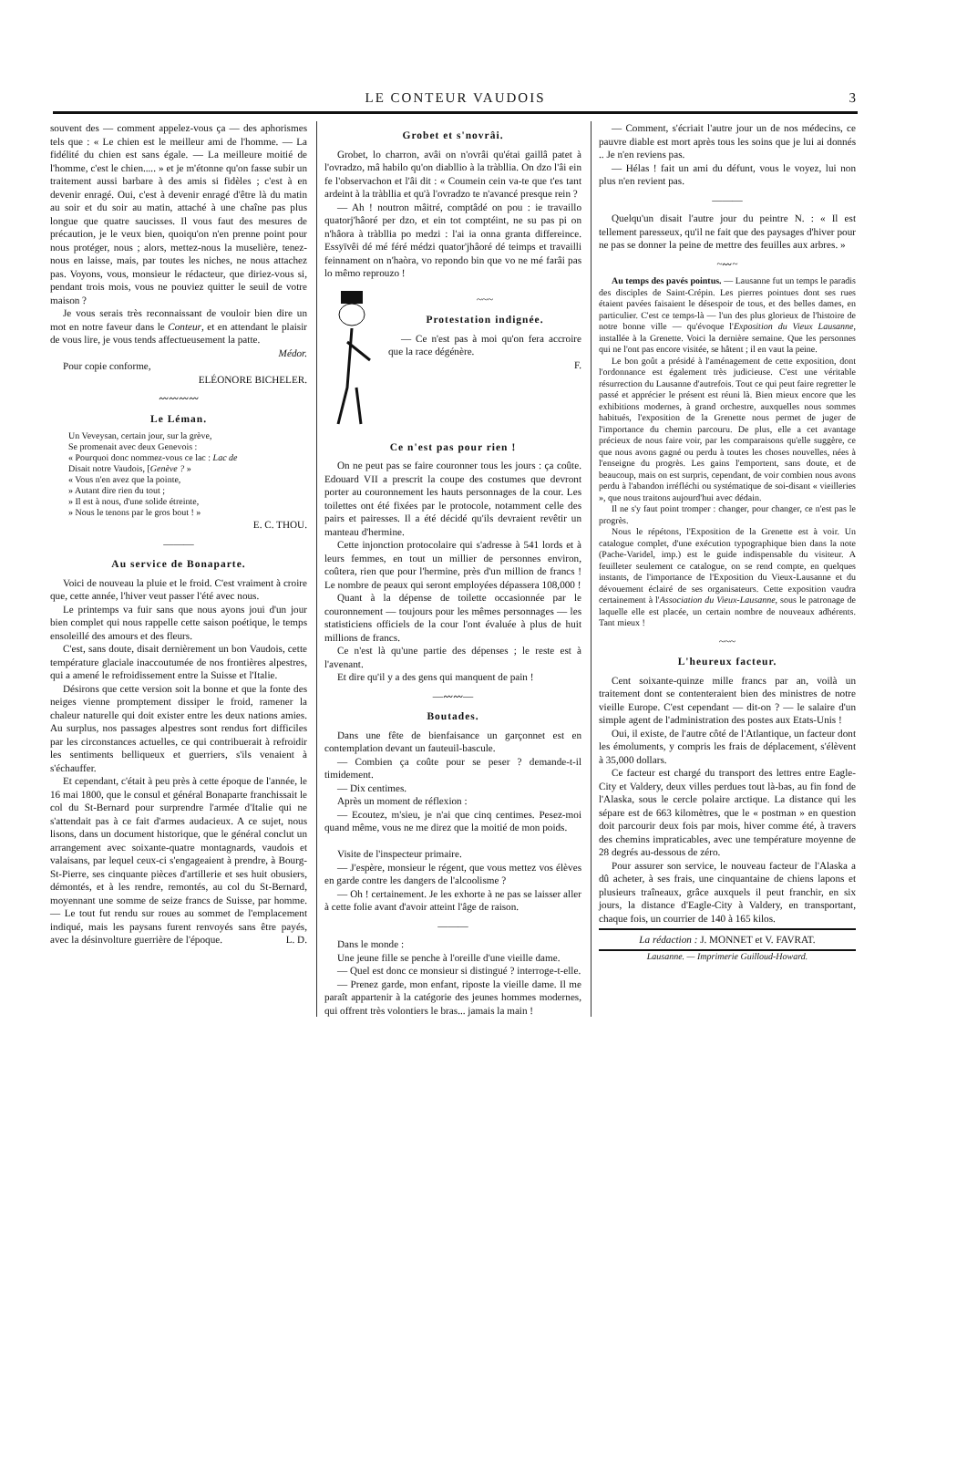LE CONTEUR VAUDOIS 3
souvent des — comment appelez-vous ça — des aphorismes tels que : « Le chien est le meilleur ami de l'homme. — La fidélité du chien est sans égale. — La meilleure moitié de l'homme, c'est le chien..... » et je m'étonne qu'on fasse subir un traitement aussi barbare à des amis si fidèles ; c'est à en devenir enragé. Oui, c'est à devenir enragé d'être là du matin au soir et du soir au matin, attaché à une chaîne pas plus longue que quatre saucisses. Il vous faut des mesures de précaution, je le veux bien, quoiqu'on n'en prenne point pour nous protéger, nous ; alors, mettez-nous la muselière, tenez-nous en laisse, mais, par toutes les niches, ne nous attachez pas. Voyons, vous, monsieur le rédacteur, que diriez-vous si, pendant trois mois, vous ne pouviez quitter le seuil de votre maison ?
Je vous serais très reconnaissant de vouloir bien dire un mot en notre faveur dans le Conteur, et en attendant le plaisir de vous lire, je vous tends affectueusement la patte.
Médor.
Pour copie conforme,
ELÉONORE BICHELER.
〰〰〰〰
Le Léman.
Un Veveysan, certain jour, sur la grève,
Se promenait avec deux Genevois :
« Pourquoi donc nommez-vous ce lac : Lac de
Disait notre Vaudois, [Genève ? »
« Vous n'en avez que la pointe,
» Autant dire rien du tout ;
» Il est à nous, d'une solide étreinte,
» Nous le tenons par le gros bout ! »
E. C. THOU.
———
Au service de Bonaparte.
Voici de nouveau la pluie et le froid. C'est vraiment à croire que, cette année, l'hiver veut passer l'été avec nous.
Le printemps va fuir sans que nous ayons joui d'un jour bien complet qui nous rappelle cette saison poétique, le temps ensoleillé des amours et des fleurs.
C'est, sans doute, disait dernièrement un bon Vaudois, cette température glaciale inaccoutumée de nos frontières alpestres, qui a amené le refroidissement entre la Suisse et l'Italie.
Désirons que cette version soit la bonne et que la fonte des neiges vienne promptement dissiper le froid, ramener la chaleur naturelle qui doit exister entre les deux nations amies. Au surplus, nos passages alpestres sont rendus fort difficiles par les circonstances actuelles, ce qui contribuerait à refroidir les sentiments belliqueux et guerriers, s'ils venaient à s'échauffer.
Et cependant, c'était à peu près à cette époque de l'année, le 16 mai 1800, que le consul et général Bonaparte franchissait le col du St-Bernard pour surprendre l'armée d'Italie qui ne s'attendait pas à ce fait d'armes audacieux. A ce sujet, nous lisons, dans un document historique, que le général conclut un arrangement avec soixante-quatre montagnards, vaudois et valaisans, par lequel ceux-ci s'engageaient à prendre, à Bourg-St-Pierre, ses cinquante pièces d'artillerie et ses huit obusiers, démontés, et à les rendre, remontés, au col du St-Bernard, moyennant une somme de seize francs de Suisse, par homme. — Le tout fut rendu sur roues au sommet de l'emplacement indiqué, mais les paysans furent renvoyés sans être payés, avec la désinvolture guerrière de l'époque. L. D.
Grobet et s'novrâi.
Grobet, lo charron, avâi on n'ovrâi qu'étai gaillâ patet à l'ovradzo, mâ habilo qu'on diabllio à la tràbllia. On dzo l'âi ein fe l'observachon et l'âi dit : « Coumein cein va-te que t'es tant ardeint à la tràbllia et qu'à l'ovradzo te n'avancé presque rein ?
— Ah ! noutron mâitré, comptâdé on pou : ie travaillo quatorj'hâoré per dzo, et ein tot comptéint, ne su pas pi on n'hâora à tràbllia po medzi : l'ai ia onna granta differeince. Essyïvêi dé mé féré médzi quator'jhâoré dé teimps et travailli feinnament on n'haòra, vo repondo bin que vo ne mé farâi pas lo mêmo reprouzo !
~~~
Protestation indignée.
— Ce n'est pas à moi qu'on fera accroire que la race dégénère.
F.
Ce n'est pas pour rien !
On ne peut pas se faire couronner tous les jours : ça coûte. Edouard VII a prescrit la coupe des costumes que devront porter au couronnement les hauts personnages de la cour. Les toilettes ont été fixées par le protocole, notamment celle des pairs et pairesses. Il a été décidé qu'ils devraient revêtir un manteau d'hermine.
Cette injonction protocolaire qui s'adresse à 541 lords et à leurs femmes, en tout un millier de personnes environ, coûtera, rien que pour l'hermine, près d'un million de francs ! Le nombre de peaux qui seront employées dépassera 108,000 !
Quant à la dépense de toilette occasionnée par le couronnement — toujours pour les mêmes personnages — les statisticiens officiels de la cour l'ont évaluée à plus de huit millions de francs.
Ce n'est là qu'une partie des dépenses ; le reste est à l'avenant.
Et dire qu'il y a des gens qui manquent de pain !
—〰〰—
Boutades.
Dans une fête de bienfaisance un garçonnet est en contemplation devant un fauteuil-bascule.
— Combien ça coûte pour se peser ? demande-t-il timidement.
— Dix centimes.
Après un moment de réflexion :
— Ecoutez, m'sieu, je n'ai que cinq centimes. Pesez-moi quand même, vous ne me direz que la moitié de mon poids.
Visite de l'inspecteur primaire.
— J'espère, monsieur le régent, que vous mettez vos élèves en garde contre les dangers de l'alcoolisme ?
— Oh ! certainement. Je les exhorte à ne pas se laisser aller à cette folie avant d'avoir atteint l'âge de raison.
———
Dans le monde :
Une jeune fille se penche à l'oreille d'une vieille dame.
— Quel est donc ce monsieur si distingué ? interroge-t-elle.
— Prenez garde, mon enfant, riposte la vieille dame. Il me paraît appartenir à la catégorie des jeunes hommes modernes, qui offrent très volontiers le bras... jamais la main !
— Comment, s'écriait l'autre jour un de nos médecins, ce pauvre diable est mort après tous les soins que je lui ai donnés .. Je n'en reviens pas.
— Hélas ! fait un ami du défunt, vous le voyez, lui non plus n'en revient pas.
———
Quelqu'un disait l'autre jour du peintre N. : « Il est tellement paresseux, qu'il ne fait que des paysages d'hiver pour ne pas se donner la peine de mettre des feuilles aux arbres. »
~〰~
Au temps des pavés pointus. — Lausanne fut un temps le paradis des disciples de Saint-Crépin. Les pierres pointues dont ses rues étaient pavées faisaient le désespoir de tous, et des belles dames, en particulier. C'est ce temps-là — l'un des plus glorieux de l'histoire de notre bonne ville — qu'évoque l'Exposition du Vieux Lausanne, installée à la Grenette. Voici la dernière semaine. Que les personnes qui ne l'ont pas encore visitée, se hâtent ; il en vaut la peine.
Le bon goût a présidé à l'aménagement de cette exposition, dont l'ordonnance est également très judicieuse. C'est une véritable résurrection du Lausanne d'autrefois. Tout ce qui peut faire regretter le passé et apprécier le présent est réuni là. Bien mieux encore que les exhibitions modernes, à grand orchestre, auxquelles nous sommes habitués, l'exposition de la Grenette nous permet de juger de l'importance du chemin parcouru. De plus, elle a cet avantage précieux de nous faire voir, par les comparaisons qu'elle suggère, ce que nous avons gagné ou perdu à toutes les choses nouvelles, nées à l'enseigne du progrès. Les gains l'emportent, sans doute, et de beaucoup, mais on est surpris, cependant, de voir combien nous avons perdu à l'abandon irréfléchi ou systématique de soi-disant « vieilleries », que nous traitons aujourd'hui avec dédain.
Il ne s'y faut point tromper : changer, pour changer, ce n'est pas le progrès.
Nous le répétons, l'Exposition de la Grenette est à voir. Un catalogue complet, d'une exécution typographique bien dans la note (Pache-Varidel, imp.) est le guide indispensable du visiteur. A feuilleter seulement ce catalogue, on se rend compte, en quelques instants, de l'importance de l'Exposition du Vieux-Lausanne et du dévouement éclairé de ses organisateurs. Cette exposition vaudra certainement à l'Association du Vieux-Lausanne, sous le patronage de laquelle elle est placée, un certain nombre de nouveaux adhérents. Tant mieux !
~~~
L'heureux facteur.
Cent soixante-quinze mille francs par an, voilà un traitement dont se contenteraient bien des ministres de notre vieille Europe. C'est cependant — dit-on ? — le salaire d'un simple agent de l'administration des postes aux Etats-Unis !
Oui, il existe, de l'autre côté de l'Atlantique, un facteur dont les émoluments, y compris les frais de déplacement, s'élèvent à 35,000 dollars.
Ce facteur est chargé du transport des lettres entre Eagle-City et Valdery, deux villes perdues tout là-bas, au fin fond de l'Alaska, sous le cercle polaire arctique. La distance qui les sépare est de 663 kilomètres, que le « postman » en question doit parcourir deux fois par mois, hiver comme été, à travers des chemins impraticables, avec une température moyenne de 28 degrés au-dessous de zéro.
Pour assurer son service, le nouveau facteur de l'Alaska a dû acheter, à ses frais, une cinquantaine de chiens lapons et plusieurs traîneaux, grâce auxquels il peut franchir, en six jours, la distance d'Eagle-City à Valdery, en transportant, chaque fois, un courrier de 140 à 165 kilos.
La rédaction : J. MONNET et V. FAVRAT.
Lausanne. — Imprimerie Guilloud-Howard.